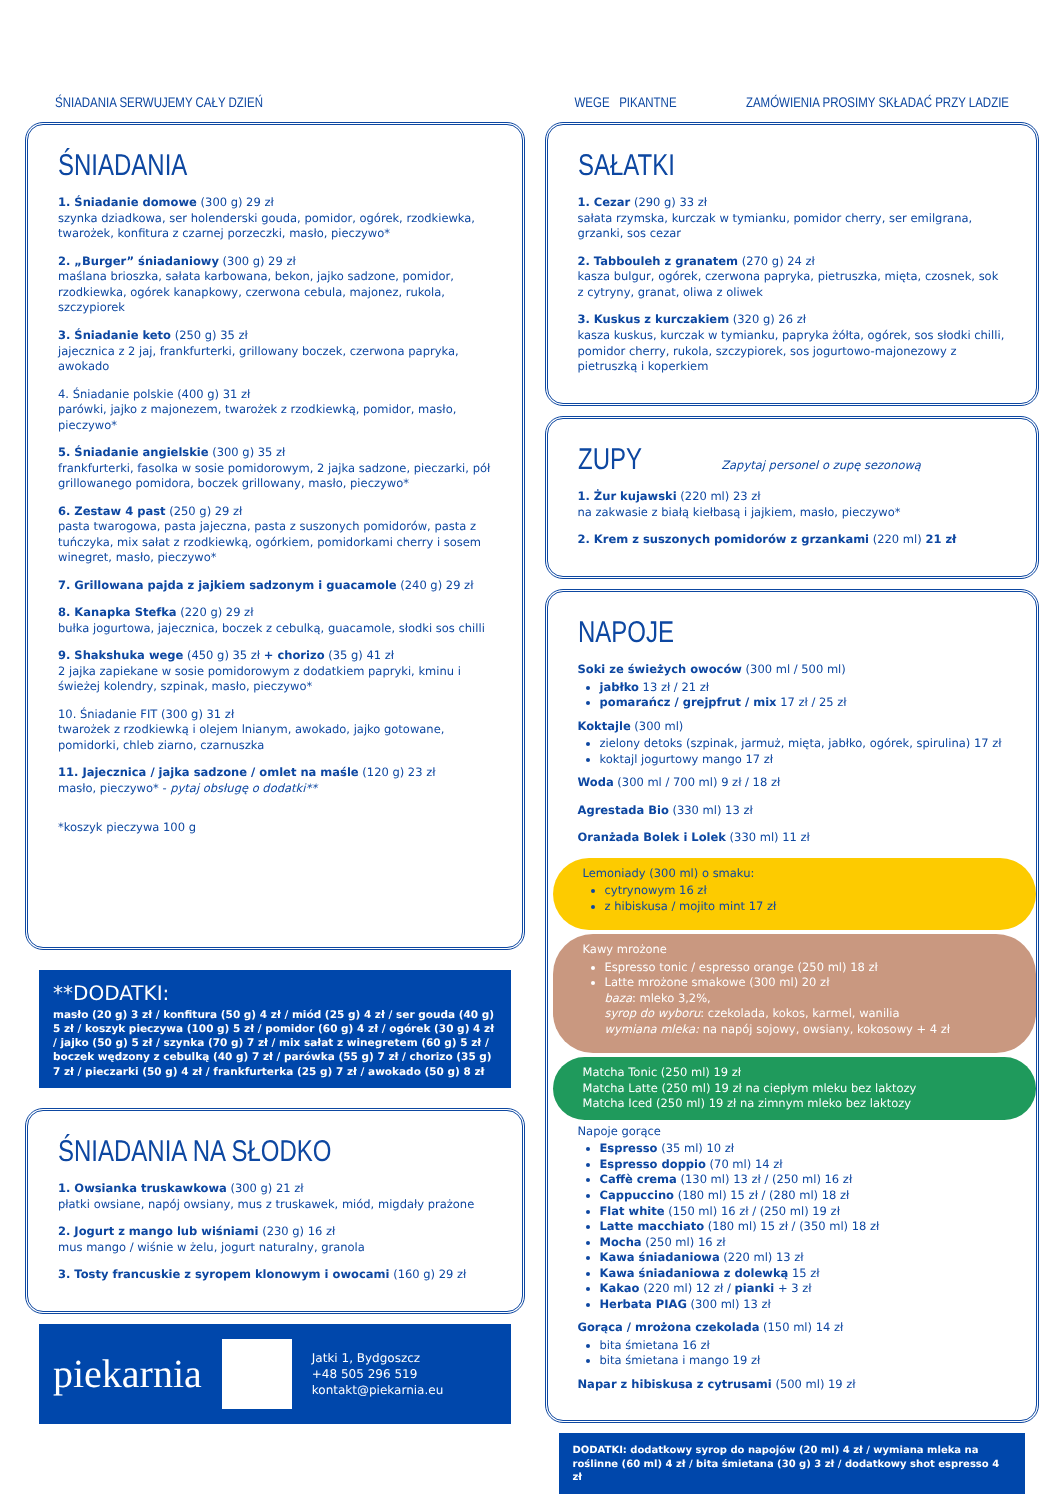ŚNIADANIA SERWUJEMY CAŁY DZIEŃ
ŚNIADANIA
1. Śniadanie domowe (300 g) 29 zł
szynka dziadkowa, ser holenderski gouda, pomidor, ogórek, rzodkiewka, twarożek, konfitura z czarnej porzeczki, masło, pieczywo*
2. „Burger” śniadaniowy (300 g) 29 zł
maślana brioszka, sałata karbowana, bekon, jajko sadzone, pomidor, rzodkiewka, ogórek kanapkowy, czerwona cebula, majonez, rukola, szczypiorek
3. Śniadanie keto (250 g) 35 zł
jajecznica z 2 jaj, frankfurterki, grillowany boczek, czerwona papryka, awokado
4. Śniadanie polskie (400 g) 31 zł
parówki, jajko z majonezem, twarożek z rzodkiewką, pomidor, masło, pieczywo*
5. Śniadanie angielskie (300 g) 35 zł
frankfurterki, fasolka w sosie pomidorowym, 2 jajka sadzone, pieczarki, pół grillowanego pomidora, boczek grillowany, masło, pieczywo*
6. Zestaw 4 past (250 g) 29 zł
pasta twarogowa, pasta jajeczna, pasta z suszonych pomidorów, pasta z tuńczyka, mix sałat z rzodkiewką, ogórkiem, pomidorkami cherry i sosem winegret, masło, pieczywo*
7. Grillowana pajda z jajkiem sadzonym i guacamole (240 g) 29 zł
8. Kanapka Stefka (220 g) 29 zł
bułka jogurtowa, jajecznica, boczek z cebulką, guacamole, słodki sos chilli
9. Shakshuka wege (450 g) 35 zł + chorizo (35 g) 41 zł
2 jajka zapiekane w sosie pomidorowym z dodatkiem papryki, kminu i świeżej kolendry, szpinak, masło, pieczywo*
10. Śniadanie FIT (300 g) 31 zł
twarożek z rzodkiewką i olejem lnianym, awokado, jajko gotowane, pomidorki, chleb ziarno, czarnuszka
11. Jajecznica / jajka sadzone / omlet na maśle (120 g) 23 zł
masło, pieczywo* - pytaj obsługę o dodatki**
*koszyk pieczywa 100 g
**DODATKI:
masło (20 g) 3 zł / konfitura (50 g) 4 zł / miód (25 g) 4 zł / ser gouda (40 g) 5 zł / koszyk pieczywa (100 g) 5 zł / pomidor (60 g) 4 zł / ogórek (30 g) 4 zł / jajko (50 g) 5 zł / szynka (70 g) 7 zł / mix sałat z winegretem (60 g) 5 zł / boczek wędzony z cebulką (40 g) 7 zł / parówka (55 g) 7 zł / chorizo (35 g) 7 zł / pieczarki (50 g) 4 zł / frankfurterka (25 g) 7 zł / awokado (50 g) 8 zł
ŚNIADANIA NA SŁODKO
1. Owsianka truskawkowa (300 g) 21 zł
płatki owsiane, napój owsiany, mus z truskawek, miód, migdały prażone
2. Jogurt z mango lub wiśniami (230 g) 16 zł
mus mango / wiśnie w żelu, jogurt naturalny, granola
3. Tosty francuskie z syropem klonowym i owocami (160 g) 29 zł
piekarnia
Jatki 1, Bydgoszcz
+48 505 296 519
kontakt@piekarnia.eu
WEGE PIKANTNE ZAMÓWIENIA PROSIMY SKŁADAĆ PRZY LADZIE
SAŁATKI
1. Cezar (290 g) 33 zł
sałata rzymska, kurczak w tymianku, pomidor cherry, ser emilgrana, grzanki, sos cezar
2. Tabbouleh z granatem (270 g) 24 zł
kasza bulgur, ogórek, czerwona papryka, pietruszka, mięta, czosnek, sok z cytryny, granat, oliwa z oliwek
3. Kuskus z kurczakiem (320 g) 26 zł
kasza kuskus, kurczak w tymianku, papryka żółta, ogórek, sos słodki chilli, pomidor cherry, rukola, szczypiorek, sos jogurtowo-majonezowy z pietruszką i koperkiem
ZUPY
Zapytaj personel o zupę sezonową
1. Żur kujawski (220 ml) 23 zł
na zakwasie z białą kiełbasą i jajkiem, masło, pieczywo*
2. Krem z suszonych pomidorów z grzankami (220 ml) 21 zł
NAPOJE
Soki ze świeżych owoców (300 ml / 500 ml)
jabłko 13 zł / 21 zł
pomarańcz / grejpfrut / mix 17 zł / 25 zł
Koktajle (300 ml)
zielony detoks (szpinak, jarmuż, mięta, jabłko, ogórek, spirulina) 17 zł
koktajl jogurtowy mango 17 zł
Woda (300 ml / 700 ml) 9 zł / 18 zł
Agrestada Bio (330 ml) 13 zł
Oranżada Bolek i Lolek (330 ml) 11 zł
Lemoniady (300 ml) o smaku:
cytrynowym 16 zł
z hibiskusa / mojito mint 17 zł
Kawy mrożone
Espresso tonic / espresso orange (250 ml) 18 zł
Latte mrożone smakowe (300 ml) 20 zł
baza: mleko 3,2%,
syrop do wyboru: czekolada, kokos, karmel, wanilia
wymiana mleka: na napój sojowy, owsiany, kokosowy + 4 zł
Matcha Tonic (250 ml) 19 zł
Matcha Latte (250 ml) 19 zł na ciepłym mleku bez laktozy
Matcha Iced (250 ml) 19 zł na zimnym mleko bez laktozy
Napoje gorące
Espresso (35 ml) 10 zł
Espresso doppio (70 ml) 14 zł
Caffè crema (130 ml) 13 zł / (250 ml) 16 zł
Cappuccino (180 ml) 15 zł / (280 ml) 18 zł
Flat white (150 ml) 16 zł / (250 ml) 19 zł
Latte macchiato (180 ml) 15 zł / (350 ml) 18 zł
Mocha (250 ml) 16 zł
Kawa śniadaniowa (220 ml) 13 zł
Kawa śniadaniowa z dolewką 15 zł
Kakao (220 ml) 12 zł / pianki + 3 zł
Herbata PIAG (300 ml) 13 zł
Gorąca / mrożona czekolada (150 ml) 14 zł
bita śmietana 16 zł
bita śmietana i mango 19 zł
Napar z hibiskusa z cytrusami (500 ml) 19 zł
DODATKI: dodatkowy syrop do napojów (20 ml) 4 zł / wymiana mleka na roślinne (60 ml) 4 zł / bita śmietana (30 g) 3 zł / dodatkowy shot espresso 4 zł